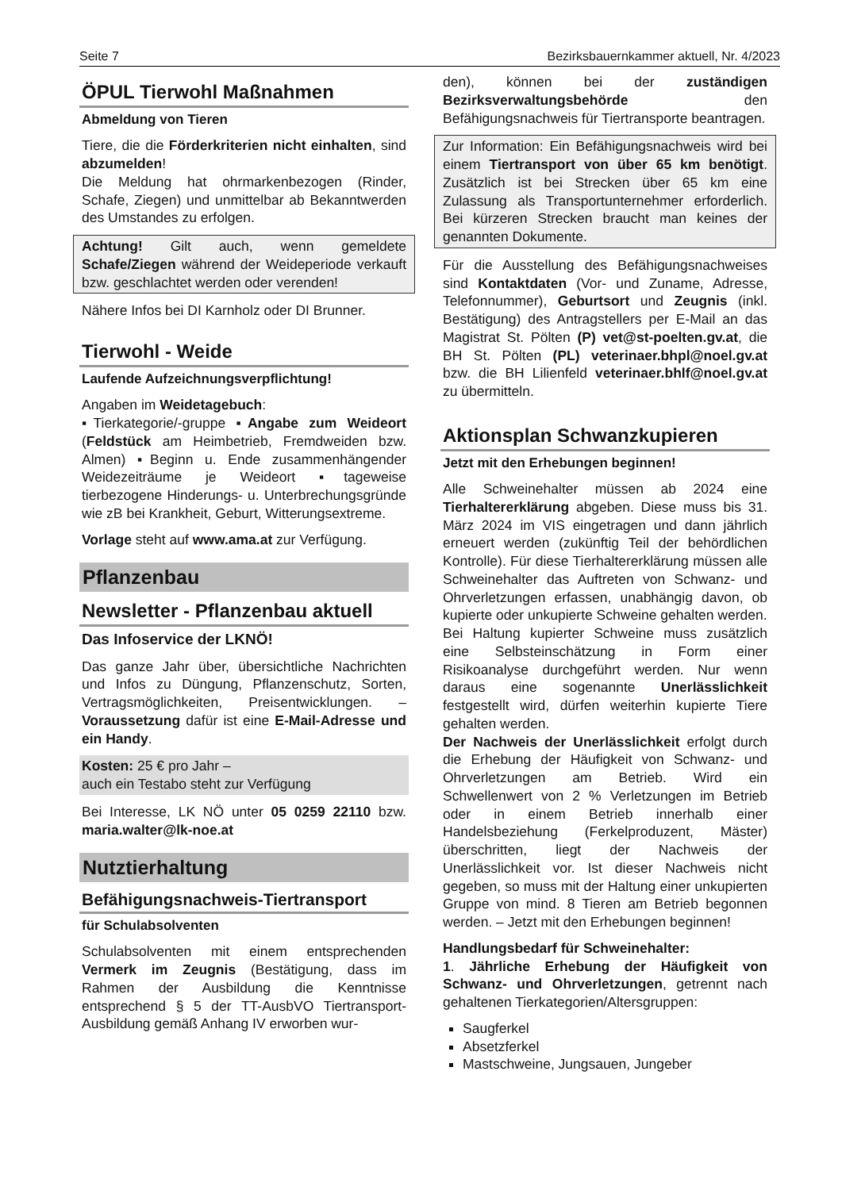Seite 7 Bezirksbauernkammer aktuell, Nr. 4/2023
ÖPUL Tierwohl Maßnahmen
Abmeldung von Tieren
Tiere, die die Förderkriterien nicht einhalten, sind abzumelden!
Die Meldung hat ohrmarkenbezogen (Rinder, Schafe, Ziegen) und unmittelbar ab Bekanntwerden des Umstandes zu erfolgen.
Achtung! Gilt auch, wenn gemeldete Schafe/Ziegen während der Weideperiode verkauft bzw. geschlachtet werden oder verenden!
Nähere Infos bei DI Karnholz oder DI Brunner.
Tierwohl - Weide
Laufende Aufzeichnungsverpflichtung!
Angaben im Weidetagebuch:
▪Tierkategorie/-gruppe ▪Angabe zum Weideort (Feldstück am Heimbetrieb, Fremdweiden bzw. Almen) ▪Beginn u. Ende zusammenhängender Weidezeiträume je Weideort ▪tageweise tierbezogene Hinderungs- u. Unterbrechungsgründe wie zB bei Krankheit, Geburt, Witterungsextreme.
Vorlage steht auf www.ama.at zur Verfügung.
Pflanzenbau
Newsletter - Pflanzenbau aktuell
Das Infoservice der LKNÖ!
Das ganze Jahr über, übersichtliche Nachrichten und Infos zu Düngung, Pflanzenschutz, Sorten, Vertragsmöglichkeiten, Preisentwicklungen. – Voraussetzung dafür ist eine E-Mail-Adresse und ein Handy.
Kosten: 25 € pro Jahr –
auch ein Testabo steht zur Verfügung
Bei Interesse, LK NÖ unter 05 0259 22110 bzw. maria.walter@lk-noe.at
Nutztierhaltung
Befähigungsnachweis-Tiertransport
für Schulabsolventen
Schulabsolventen mit einem entsprechenden Vermerk im Zeugnis (Bestätigung, dass im Rahmen der Ausbildung die Kenntnisse entsprechend § 5 der TT-AusbVO Tiertransport-Ausbildung gemäß Anhang IV erworben wur-
den), können bei der zuständigen Bezirksverwaltungsbehörde den Befähigungsnachweis für Tiertransporte beantragen.
Zur Information: Ein Befähigungsnachweis wird bei einem Tiertransport von über 65 km benötigt. Zusätzlich ist bei Strecken über 65 km eine Zulassung als Transportunternehmer erforderlich. Bei kürzeren Strecken braucht man keines der genannten Dokumente.
Für die Ausstellung des Befähigungsnachweises sind Kontaktdaten (Vor- und Zuname, Adresse, Telefonnummer), Geburtsort und Zeugnis (inkl. Bestätigung) des Antragstellers per E-Mail an das Magistrat St. Pölten (P) vet@st-poelten.gv.at, die BH St. Pölten (PL) veterinaer.bhpl@noel.gv.at bzw. die BH Lilienfeld veterinaer.bhlf@noel.gv.at zu übermitteln.
Aktionsplan Schwanzkupieren
Jetzt mit den Erhebungen beginnen!
Alle Schweinehalter müssen ab 2024 eine Tierhaltererklärung abgeben. Diese muss bis 31. März 2024 im VIS eingetragen und dann jährlich erneuert werden (zukünftig Teil der behördlichen Kontrolle). Für diese Tierhaltererklärung müssen alle Schweinehalter das Auftreten von Schwanz- und Ohrverletzungen erfassen, unabhängig davon, ob kupierte oder unkupierte Schweine gehalten werden.
Bei Haltung kupierter Schweine muss zusätzlich eine Selbsteinschätzung in Form einer Risikoanalyse durchgeführt werden. Nur wenn daraus eine sogenannte Unerlässlichkeit festgestellt wird, dürfen weiterhin kupierte Tiere gehalten werden.
Der Nachweis der Unerlässlichkeit erfolgt durch die Erhebung der Häufigkeit von Schwanz- und Ohrverletzungen am Betrieb. Wird ein Schwellenwert von 2 % Verletzungen im Betrieb oder in einem Betrieb innerhalb einer Handelsbeziehung (Ferkelproduzent, Mäster) überschritten, liegt der Nachweis der Unerlässlichkeit vor. Ist dieser Nachweis nicht gegeben, so muss mit der Haltung einer unkupierten Gruppe von mind. 8 Tieren am Betrieb begonnen werden. – Jetzt mit den Erhebungen beginnen!
Handlungsbedarf für Schweinehalter:
1. Jährliche Erhebung der Häufigkeit von Schwanz- und Ohrverletzungen, getrennt nach gehaltenen Tierkategorien/Altersgruppen:
Saugferkel
Absetzferkel
Mastschweine, Jungsauen, Jungeber